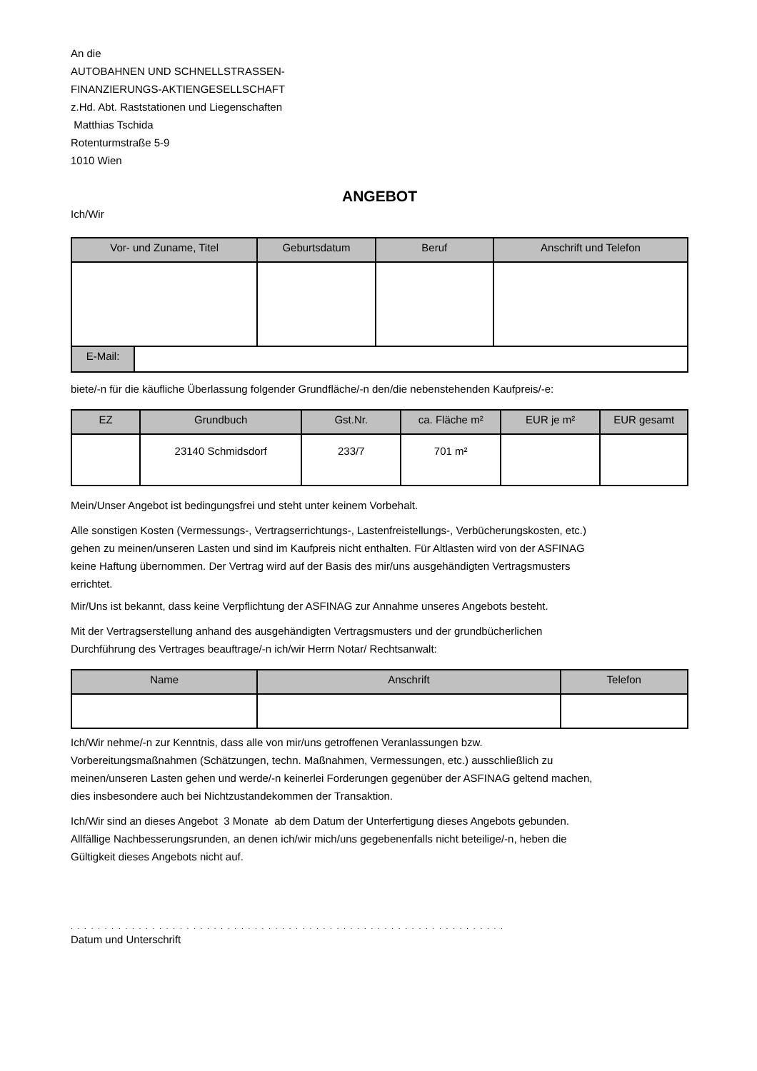An die
AUTOBAHNEN UND SCHNELLSTRASSEN-
FINANZIERUNGS-AKTIENGESELLSCHAFT
z.Hd. Abt. Raststationen und Liegenschaften
Matthias Tschida
Rotenturmstraße 5-9
1010 Wien
ANGEBOT
Ich/Wir
| Vor- und Zuname, Titel | Geburtsdatum | Beruf | Anschrift und Telefon |
| --- | --- | --- | --- |
| E-Mail: | |
biete/-n für die käufliche Überlassung folgender Grundfläche/-n den/die nebenstehenden Kaufpreis/-e:
| EZ | Grundbuch | Gst.Nr. | ca. Fläche m² | EUR je m² | EUR gesamt |
| --- | --- | --- | --- | --- | --- |
| | 23140 Schmidsdorf | 233/7 | 701 m² | | |
Mein/Unser Angebot ist bedingungsfrei und steht unter keinem Vorbehalt.
Alle sonstigen Kosten (Vermessungs-, Vertragserrichtungs-, Lastenfreistellungs-, Verbücherungskosten, etc.)
gehen zu meinen/unseren Lasten und sind im Kaufpreis nicht enthalten. Für Altlasten wird von der ASFINAG
keine Haftung übernommen. Der Vertrag wird auf der Basis des mir/uns ausgehändigten Vertragsmusters
errichtet.
Mir/Uns ist bekannt, dass keine Verpflichtung der ASFINAG zur Annahme unseres Angebots besteht.
Mit der Vertragserstellung anhand des ausgehändigten Vertragsmusters und der grundbücherlichen
Durchführung des Vertrages beauftrage/-n ich/wir Herrn Notar/ Rechtsanwalt:
| Name | Anschrift | Telefon |
| --- | --- | --- |
Ich/Wir nehme/-n zur Kenntnis, dass alle von mir/uns getroffenen Veranlassungen bzw.
Vorbereitungsmaßnahmen (Schätzungen, techn. Maßnahmen, Vermessungen, etc.) ausschließlich zu
meinen/unseren Lasten gehen und werde/-n keinerlei Forderungen gegenüber der ASFINAG geltend machen,
dies insbesondere auch bei Nichtzustandekommen der Transaktion.
Ich/Wir sind an dieses Angebot 3 Monate ab dem Datum der Unterfertigung dieses Angebots gebunden.
Allfällige Nachbesserungsrunden, an denen ich/wir mich/uns gegebenenfalls nicht beteilige/-n, heben die
Gültigkeit dieses Angebots nicht auf.
. . . . . . . . . . . . . . . . . . . . . . . . . . . . . . . . . . . . . . . . . . . . . . . . . . . . . . . . . . . . . . . .
Datum und Unterschrift